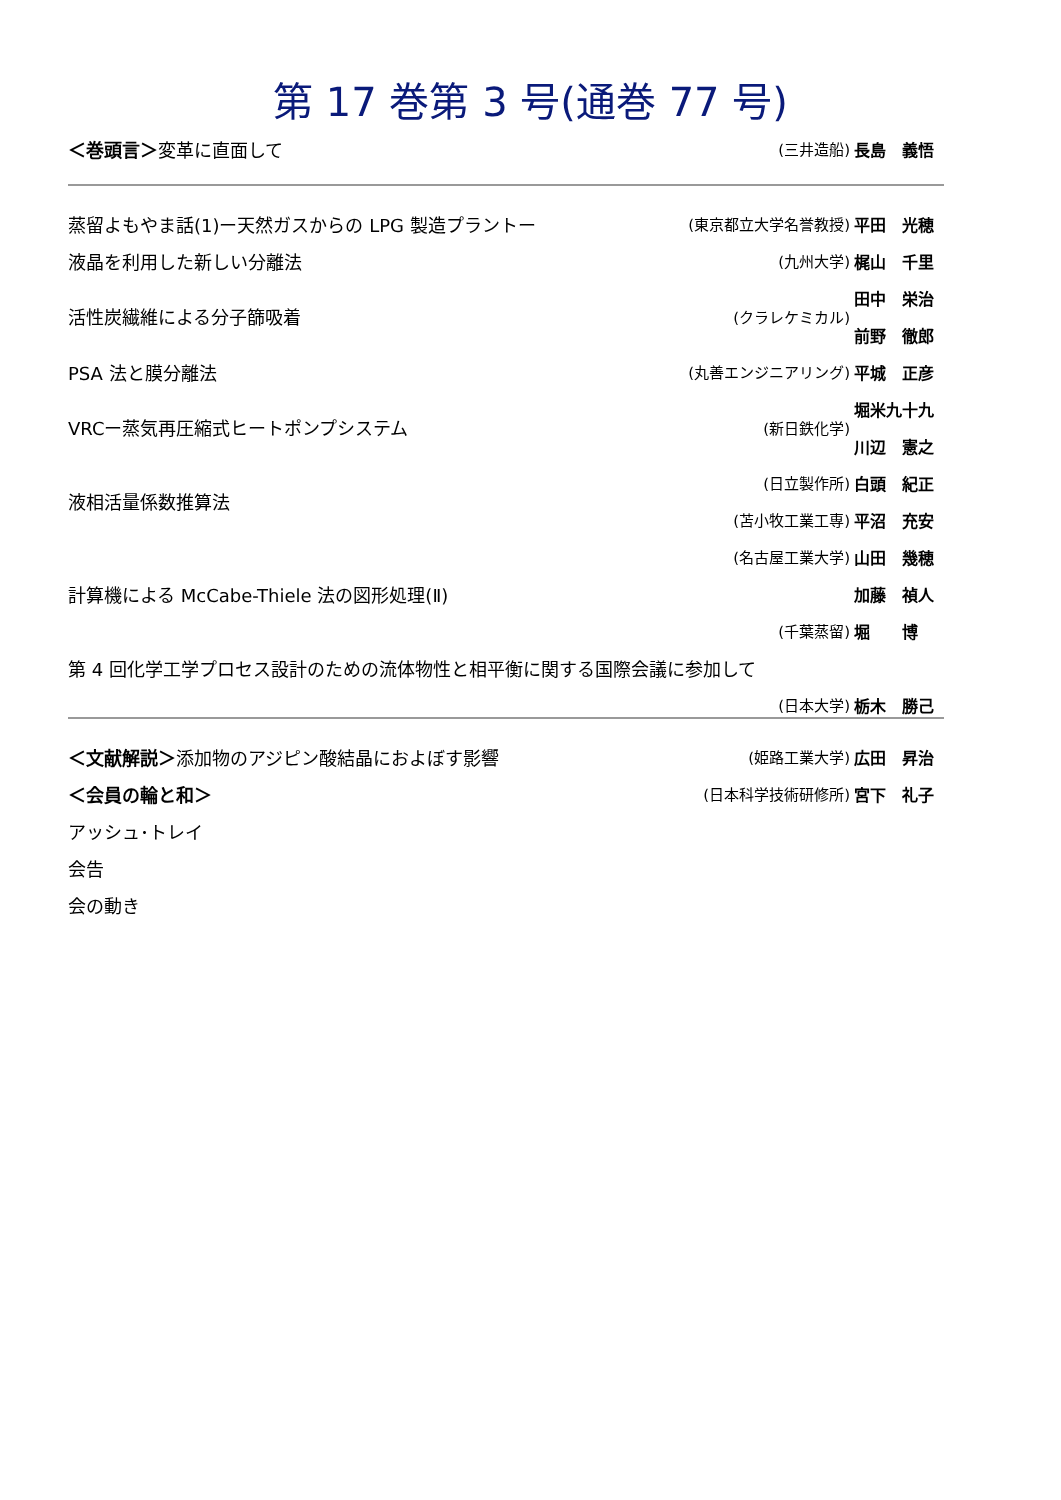第 17 巻第 3 号(通巻 77 号)
| ＜巻頭言＞ 変革に直面して | (三井造船) | 長島 義悟 |
| 蒸留よもやま話(1)ー天然ガスからの LPG 製造プラントー | (東京都立大学名誉教授) | 平田 光穂 |
| 液晶を利用した新しい分離法 | (九州大学) | 梶山 千里 |
| 活性炭繊維による分子篩吸着 | (クラレケミカル) | 田中 栄治 |
| | | 前野 徹郎 |
| PSA 法と膜分離法 | (丸善エンジニアリング) | 平城 正彦 |
| VRCー蒸気再圧縮式ヒートポンプシステム | (新日鉄化学) | 堀米九十九 |
| | | 川辺 憲之 |
| 液相活量係数推算法 | (日立製作所) | 白頭 紀正 |
| | (苫小牧工業工専) | 平沼 充安 |
| 計算機による McCabe-Thiele 法の図形処理(Ⅱ) | (名古屋工業大学) | 山田 幾穂 |
| | | 加藤 禎人 |
| | (千葉蒸留) | 堀 博 |
| 第 4 回化学工学プロセス設計のための流体物性と相平衡に関する国際会議に参加して | | |
| | (日本大学) | 栃木 勝己 |
| ＜文献解説＞ 添加物のアジピン酸結晶におよぼす影響 | (姫路工業大学) | 広田 昇治 |
| ＜会員の輪と和＞ | (日本科学技術研修所) | 宮下 礼子 |
| アッシュ･トレイ | | |
| 会告 | | |
| 会の動き | | |